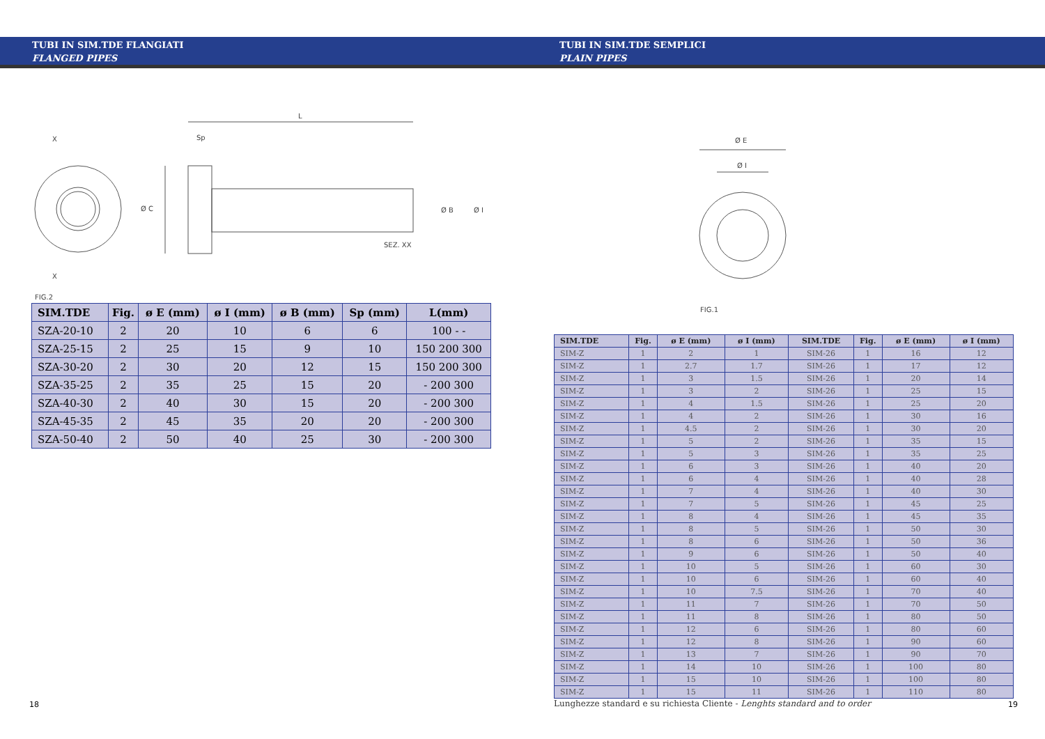TUBI IN SIM.TDE FLANGIATI
FLANGED PIPES
L
Sp
X
X
Ø C
Ø B
Ø I
SEZ. XX
FIG.2
| SIM.TDE | Fig. | ø E (mm) | ø I (mm) | ø B (mm) | Sp (mm) | L(mm) |
| --- | --- | --- | --- | --- | --- | --- |
| SZA-20-10 | 2 | 20 | 10 | 6 | 6 | 100 - - |
| SZA-25-15 | 2 | 25 | 15 | 9 | 10 | 150 200 300 |
| SZA-30-20 | 2 | 30 | 20 | 12 | 15 | 150 200 300 |
| SZA-35-25 | 2 | 35 | 25 | 15 | 20 | - 200 300 |
| SZA-40-30 | 2 | 40 | 30 | 15 | 20 | - 200 300 |
| SZA-45-35 | 2 | 45 | 35 | 20 | 20 | - 200 300 |
| SZA-50-40 | 2 | 50 | 40 | 25 | 30 | - 200 300 |
18
TUBI IN SIM.TDE SEMPLICI
PLAIN PIPES
Ø E
Ø I
FIG.1
| SIM.TDE | Fig. | ø E (mm) | ø I (mm) | SIM.TDE | Fig. | ø E (mm) | ø I (mm) |
| --- | --- | --- | --- | --- | --- | --- | --- |
| SIM-Z | 1 | 2 | 1 | SIM-26 | 1 | 16 | 12 |
| SIM-Z | 1 | 2.7 | 1.7 | SIM-26 | 1 | 17 | 12 |
| SIM-Z | 1 | 3 | 1.5 | SIM-26 | 1 | 20 | 14 |
| SIM-Z | 1 | 3 | 2 | SIM-26 | 1 | 25 | 15 |
| SIM-Z | 1 | 4 | 1.5 | SIM-26 | 1 | 25 | 20 |
| SIM-Z | 1 | 4 | 2 | SIM-26 | 1 | 30 | 16 |
| SIM-Z | 1 | 4.5 | 2 | SIM-26 | 1 | 30 | 20 |
| SIM-Z | 1 | 5 | 2 | SIM-26 | 1 | 35 | 15 |
| SIM-Z | 1 | 5 | 3 | SIM-26 | 1 | 35 | 25 |
| SIM-Z | 1 | 6 | 3 | SIM-26 | 1 | 40 | 20 |
| SIM-Z | 1 | 6 | 4 | SIM-26 | 1 | 40 | 28 |
| SIM-Z | 1 | 7 | 4 | SIM-26 | 1 | 40 | 30 |
| SIM-Z | 1 | 7 | 5 | SIM-26 | 1 | 45 | 25 |
| SIM-Z | 1 | 8 | 4 | SIM-26 | 1 | 45 | 35 |
| SIM-Z | 1 | 8 | 5 | SIM-26 | 1 | 50 | 30 |
| SIM-Z | 1 | 8 | 6 | SIM-26 | 1 | 50 | 36 |
| SIM-Z | 1 | 9 | 6 | SIM-26 | 1 | 50 | 40 |
| SIM-Z | 1 | 10 | 5 | SIM-26 | 1 | 60 | 30 |
| SIM-Z | 1 | 10 | 6 | SIM-26 | 1 | 60 | 40 |
| SIM-Z | 1 | 10 | 7.5 | SIM-26 | 1 | 70 | 40 |
| SIM-Z | 1 | 11 | 7 | SIM-26 | 1 | 70 | 50 |
| SIM-Z | 1 | 11 | 8 | SIM-26 | 1 | 80 | 50 |
| SIM-Z | 1 | 12 | 6 | SIM-26 | 1 | 80 | 60 |
| SIM-Z | 1 | 12 | 8 | SIM-26 | 1 | 90 | 60 |
| SIM-Z | 1 | 13 | 7 | SIM-26 | 1 | 90 | 70 |
| SIM-Z | 1 | 14 | 10 | SIM-26 | 1 | 100 | 80 |
| SIM-Z | 1 | 15 | 10 | SIM-26 | 1 | 100 | 80 |
| SIM-Z | 1 | 15 | 11 | SIM-26 | 1 | 110 | 80 |
Lunghezze standard e su richiesta Cliente - Lenghts standard and to order
19